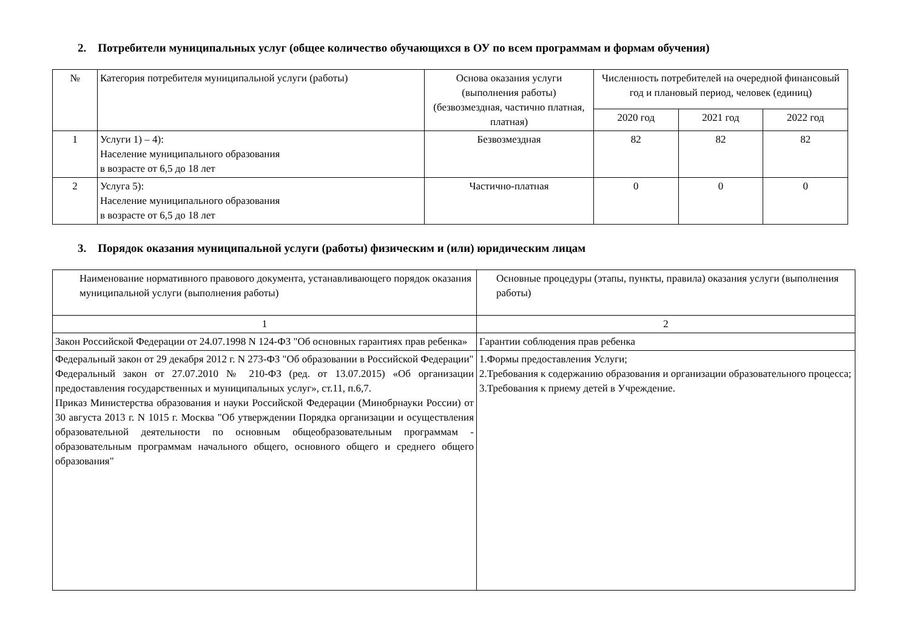2. Потребители муниципальных услуг (общее количество обучающихся в ОУ по всем программам и формам обучения)
| № | Категория потребителя муниципальной услуги (работы) | Основа оказания услуги (выполнения работы) (безвозмездная, частично платная, платная) | Численность потребителей на очередной финансовый год и плановый период, человек (единиц) | | |
| --- | --- | --- | --- | --- | --- |
| | | | 2020 год | 2021 год | 2022 год |
| 1 | Услуги 1) – 4): Население муниципального образования в возрасте от 6,5 до 18 лет | Безвозмездная | 82 | 82 | 82 |
| 2 | Услуга 5): Население муниципального образования в возрасте от 6,5 до 18 лет | Частично-платная | 0 | 0 | 0 |
3. Порядок оказания муниципальной услуги (работы) физическим и (или) юридическим лицам
| Наименование нормативного правового документа, устанавливающего порядок оказания муниципальной услуги (выполнения работы) | Основные процедуры (этапы, пункты, правила) оказания услуги (выполнения работы) |
| 1 | 2 |
| Закон Российской Федерации от 24.07.1998 N 124-ФЗ "Об основных гарантиях прав ребенка» | Гарантии соблюдения прав ребенка |
| Федеральный закон от 29 декабря 2012 г. N 273-ФЗ "Об образовании в Российской Федерации" Федеральный закон от 27.07.2010 № 210-ФЗ (ред. от 13.07.2015) «Об организации предоставления государственных и муниципальных услуг», ст.11, п.6,7. Приказ Министерства образования и науки Российской Федерации (Минобрнауки России) от 30 августа 2013 г. N 1015 г. Москва "Об утверждении Порядка организации и осуществления образовательной деятельности по основным общеобразовательным программам - образовательным программам начального общего, основного общего и среднего общего образования" | 1.Формы предоставления Услуги; 2.Требования к содержанию образования и организации образовательного процесса; 3.Требования к приему детей в Учреждение. |